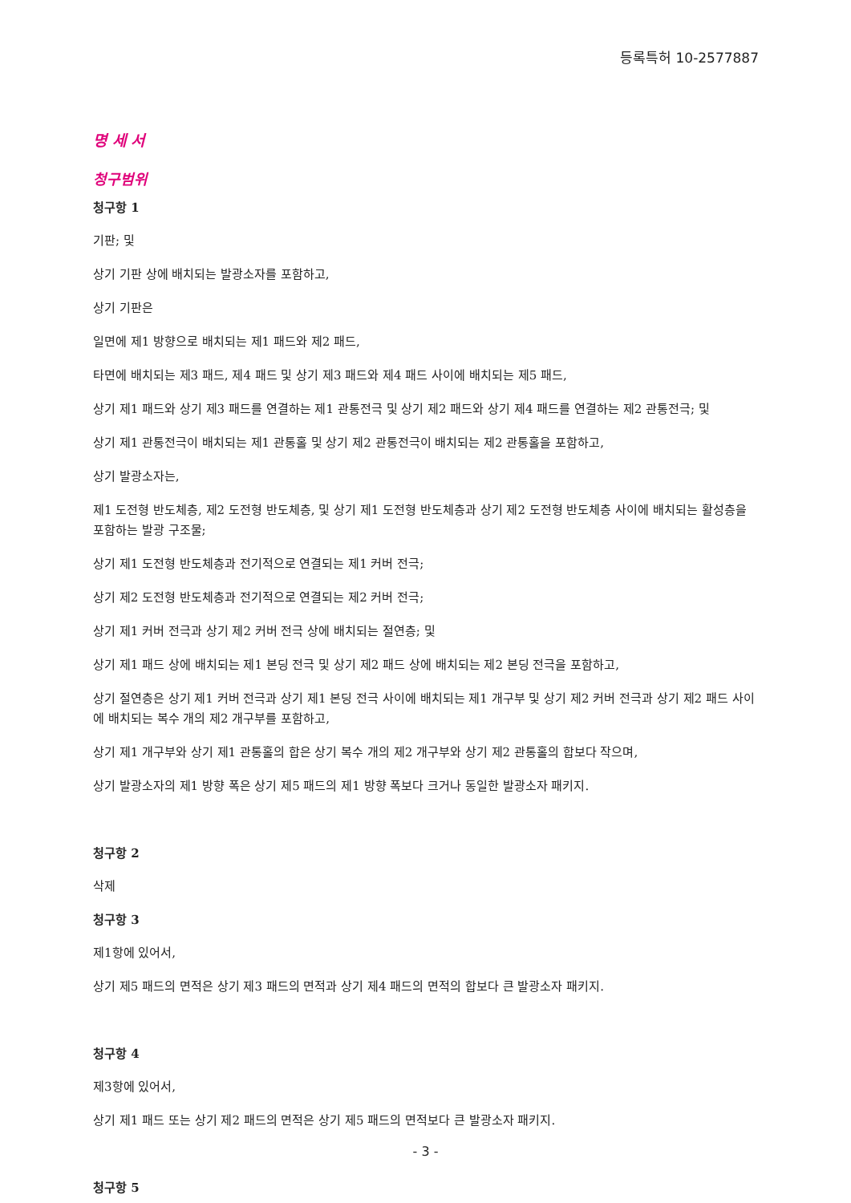등록특허 10-2577887
명 세 서
청구범위
청구항 1
기판; 및
상기 기판 상에 배치되는 발광소자를 포함하고,
상기 기판은
일면에 제1 방향으로 배치되는 제1 패드와 제2 패드,
타면에 배치되는 제3 패드, 제4 패드 및 상기 제3 패드와 제4 패드 사이에 배치되는 제5 패드,
상기 제1 패드와 상기 제3 패드를 연결하는 제1 관통전극 및 상기 제2 패드와 상기 제4 패드를 연결하는 제2 관통전극; 및
상기 제1 관통전극이 배치되는 제1 관통홀 및 상기 제2 관통전극이 배치되는 제2 관통홀을 포함하고,
상기 발광소자는,
제1 도전형 반도체층, 제2 도전형 반도체층, 및 상기 제1 도전형 반도체층과 상기 제2 도전형 반도체층 사이에 배치되는 활성층을 포함하는 발광 구조물;
상기 제1 도전형 반도체층과 전기적으로 연결되는 제1 커버 전극;
상기 제2 도전형 반도체층과 전기적으로 연결되는 제2 커버 전극;
상기 제1 커버 전극과 상기 제2 커버 전극 상에 배치되는 절연층; 및
상기 제1 패드 상에 배치되는 제1 본딩 전극 및 상기 제2 패드 상에 배치되는 제2 본딩 전극을 포함하고,
상기 절연층은 상기 제1 커버 전극과 상기 제1 본딩 전극 사이에 배치되는 제1 개구부 및 상기 제2 커버 전극과 상기 제2 패드 사이에 배치되는 복수 개의 제2 개구부를 포함하고,
상기 제1 개구부와 상기 제1 관통홀의 합은 상기 복수 개의 제2 개구부와 상기 제2 관통홀의 합보다 작으며,
상기 발광소자의 제1 방향 폭은 상기 제5 패드의 제1 방향 폭보다 크거나 동일한 발광소자 패키지.
청구항 2
삭제
청구항 3
제1항에 있어서,
상기 제5 패드의 면적은 상기 제3 패드의 면적과 상기 제4 패드의 면적의 합보다 큰 발광소자 패키지.
청구항 4
제3항에 있어서,
상기 제1 패드 또는 상기 제2 패드의 면적은 상기 제5 패드의 면적보다 큰 발광소자 패키지.
청구항 5
- 3 -